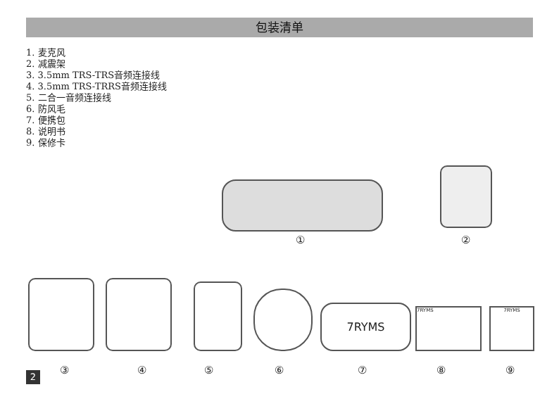包装清单
1. 麦克风
2. 减震架
3. 3.5mm TRS-TRS音频连接线
4. 3.5mm TRS-TRRS音频连接线
5. 二合一音频连接线
6. 防风毛
7. 便携包
8. 说明书
9. 保修卡
① ②
7RYMS 7RYMS 7RYMS
③ ④ ⑤ ⑥ ⑦ ⑧ ⑨
2